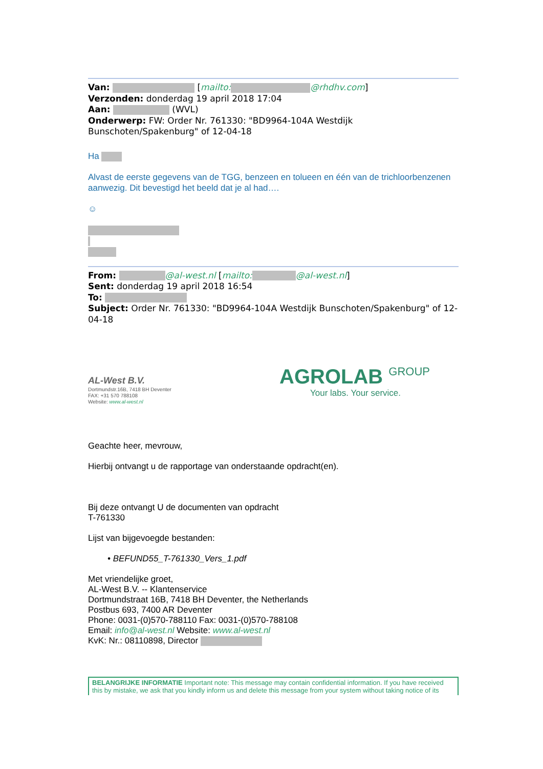Van: [mailto: @rhdhv.com]
Verzonden: donderdag 19 april 2018 17:04
Aan: (WVL)
Onderwerp: FW: Order Nr. 761330: "BD9964-104A Westdijk Bunschoten/Spakenburg" of 12-04-18
Ha
Alvast de eerste gegevens van de TGG, benzeen en tolueen en één van de trichloorbenzenen aanwezig. Dit bevestigd het beeld dat je al had….
☺
From: @al-west.nl [mailto: @al-west.nl]
Sent: donderdag 19 april 2018 16:54
To:
Subject: Order Nr. 761330: "BD9964-104A Westdijk Bunschoten/Spakenburg" of 12-04-18
AL-West B.V.
Dortmundstr.16B, 7418 BH Deventer
FAX: +31 570 788108
Website: www.al-west.nl
AGROLAB GROUP
Your labs. Your service.
Geachte heer, mevrouw,
Hierbij ontvangt u de rapportage van onderstaande opdracht(en).
Bij deze ontvangt U de documenten van opdracht
T-761330
Lijst van bijgevoegde bestanden:
• BEFUND55_T-761330_Vers_1.pdf
Met vriendelijke groet,
AL-West B.V. -- Klantenservice
Dortmundstraat 16B, 7418 BH Deventer, the Netherlands
Postbus 693, 7400 AR Deventer
Phone: 0031-(0)570-788110 Fax: 0031-(0)570-788108
Email: info@al-west.nl Website: www.al-west.nl
KvK: Nr.: 08110898, Director
BELANGRIJKE INFORMATIE Important note: This message may contain confidential information. If you have received this by mistake, we ask that you kindly inform us and delete this message from your system without taking notice of its